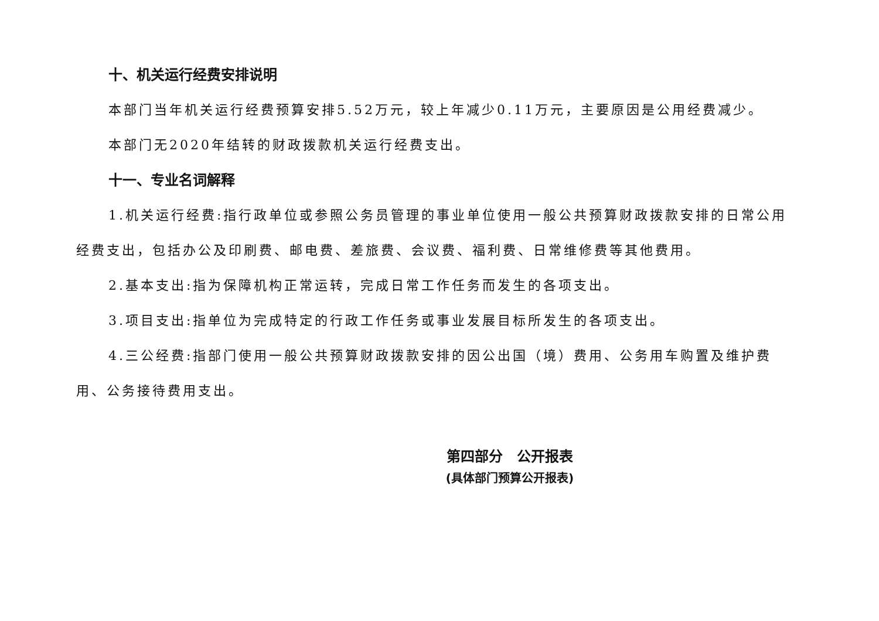十、机关运行经费安排说明
本部门当年机关运行经费预算安排5.52万元，较上年减少0.11万元，主要原因是公用经费减少。
本部门无2020年结转的财政拨款机关运行经费支出。
十一、专业名词解释
1.机关运行经费:指行政单位或参照公务员管理的事业单位使用一般公共预算财政拨款安排的日常公用经费支出，包括办公及印刷费、邮电费、差旅费、会议费、福利费、日常维修费等其他费用。
2.基本支出:指为保障机构正常运转，完成日常工作任务而发生的各项支出。
3.项目支出:指单位为完成特定的行政工作任务或事业发展目标所发生的各项支出。
4.三公经费:指部门使用一般公共预算财政拨款安排的因公出国（境）费用、公务用车购置及维护费用、公务接待费用支出。
第四部分　公开报表
(具体部门预算公开报表)